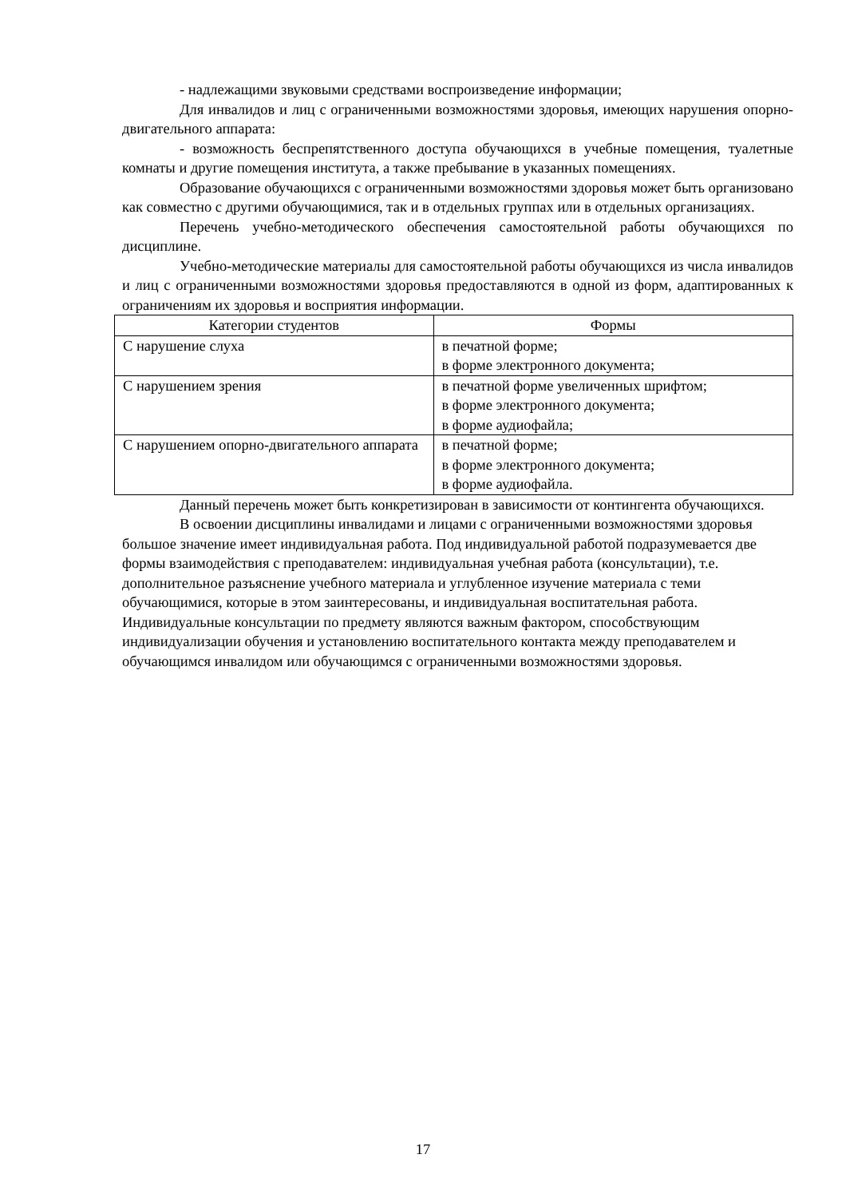- надлежащими звуковыми средствами воспроизведение информации;
Для инвалидов и лиц с ограниченными возможностями здоровья, имеющих нарушения опорно-двигательного аппарата:
- возможность беспрепятственного доступа обучающихся в учебные помещения, туалетные комнаты и другие помещения института, а также пребывание в указанных помещениях.
Образование обучающихся с ограниченными возможностями здоровья может быть организовано как совместно с другими обучающимися, так и в отдельных группах или в отдельных организациях.
Перечень учебно-методического обеспечения самостоятельной работы обучающихся по дисциплине.
Учебно-методические материалы для самостоятельной работы обучающихся из числа инвалидов и лиц с ограниченными возможностями здоровья предоставляются в одной из форм, адаптированных к ограничениям их здоровья и восприятия информации.
| Категории студентов | Формы |
| --- | --- |
| С нарушение слуха | в печатной форме; в форме электронного документа; |
| С нарушением зрения | в печатной форме увеличенных шрифтом; в форме электронного документа; в форме аудиофайла; |
| С нарушением опорно-двигательного аппарата | в печатной форме; в форме электронного документа; в форме аудиофайла. |
Данный перечень может быть конкретизирован в зависимости от контингента обучающихся.
В освоении дисциплины инвалидами и лицами с ограниченными возможностями здоровья большое значение имеет индивидуальная работа. Под индивидуальной работой подразумевается две формы взаимодействия с преподавателем: индивидуальная учебная работа (консультации), т.е. дополнительное разъяснение учебного материала и углубленное изучение материала с теми обучающимися, которые в этом заинтересованы, и индивидуальная воспитательная работа. Индивидуальные консультации по предмету являются важным фактором, способствующим индивидуализации обучения и установлению воспитательного контакта между преподавателем и обучающимся инвалидом или обучающимся с ограниченными возможностями здоровья.
17